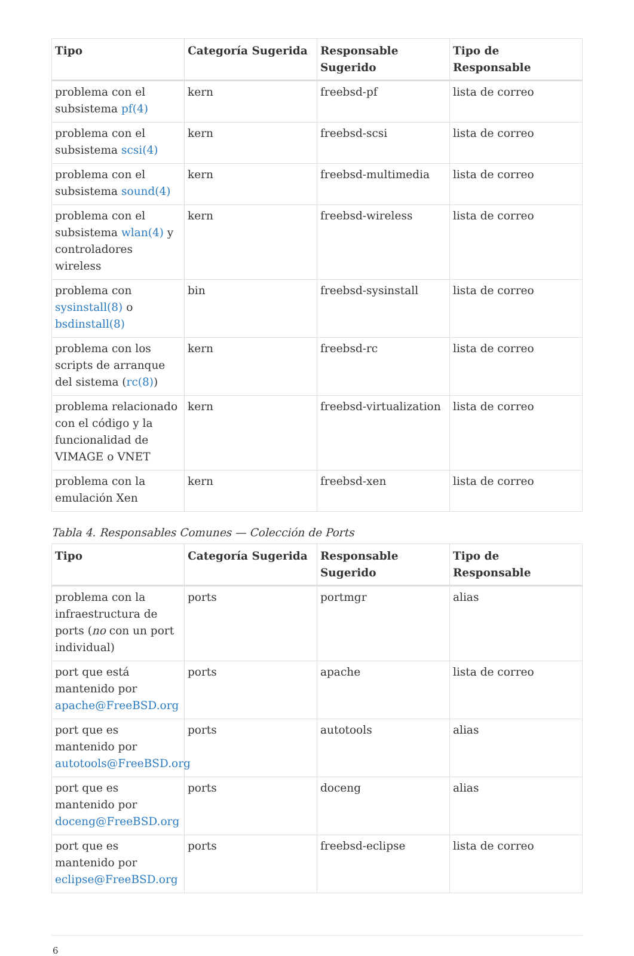| Tipo | Categoría Sugerida | Responsable Sugerido | Tipo de Responsable |
| --- | --- | --- | --- |
| problema con el subsistema pf(4) | kern | freebsd-pf | lista de correo |
| problema con el subsistema scsi(4) | kern | freebsd-scsi | lista de correo |
| problema con el subsistema sound(4) | kern | freebsd-multimedia | lista de correo |
| problema con el subsistema wlan(4) y controladores wireless | kern | freebsd-wireless | lista de correo |
| problema con sysinstall(8) o bsdinstall(8) | bin | freebsd-sysinstall | lista de correo |
| problema con los scripts de arranque del sistema ( rc(8) ) | kern | freebsd-rc | lista de correo |
| problema relacionado con el código y la funcionalidad de VIMAGE o VNET | kern | freebsd-virtualization | lista de correo |
| problema con la emulación Xen | kern | freebsd-xen | lista de correo |
Tabla 4. Responsables Comunes — Colección de Ports
| Tipo | Categoría Sugerida | Responsable Sugerido | Tipo de Responsable |
| --- | --- | --- | --- |
| problema con la infraestructura de ports ( no con un port individual) | ports | portmgr | alias |
| port que está mantenido por apache@FreeBSD.org | ports | apache | lista de correo |
| port que es mantenido por autotools@FreeBSD.org | ports | autotools | alias |
| port que es mantenido por doceng@FreeBSD.org | ports | doceng | alias |
| port que es mantenido por eclipse@FreeBSD.org | ports | freebsd-eclipse | lista de correo |
6